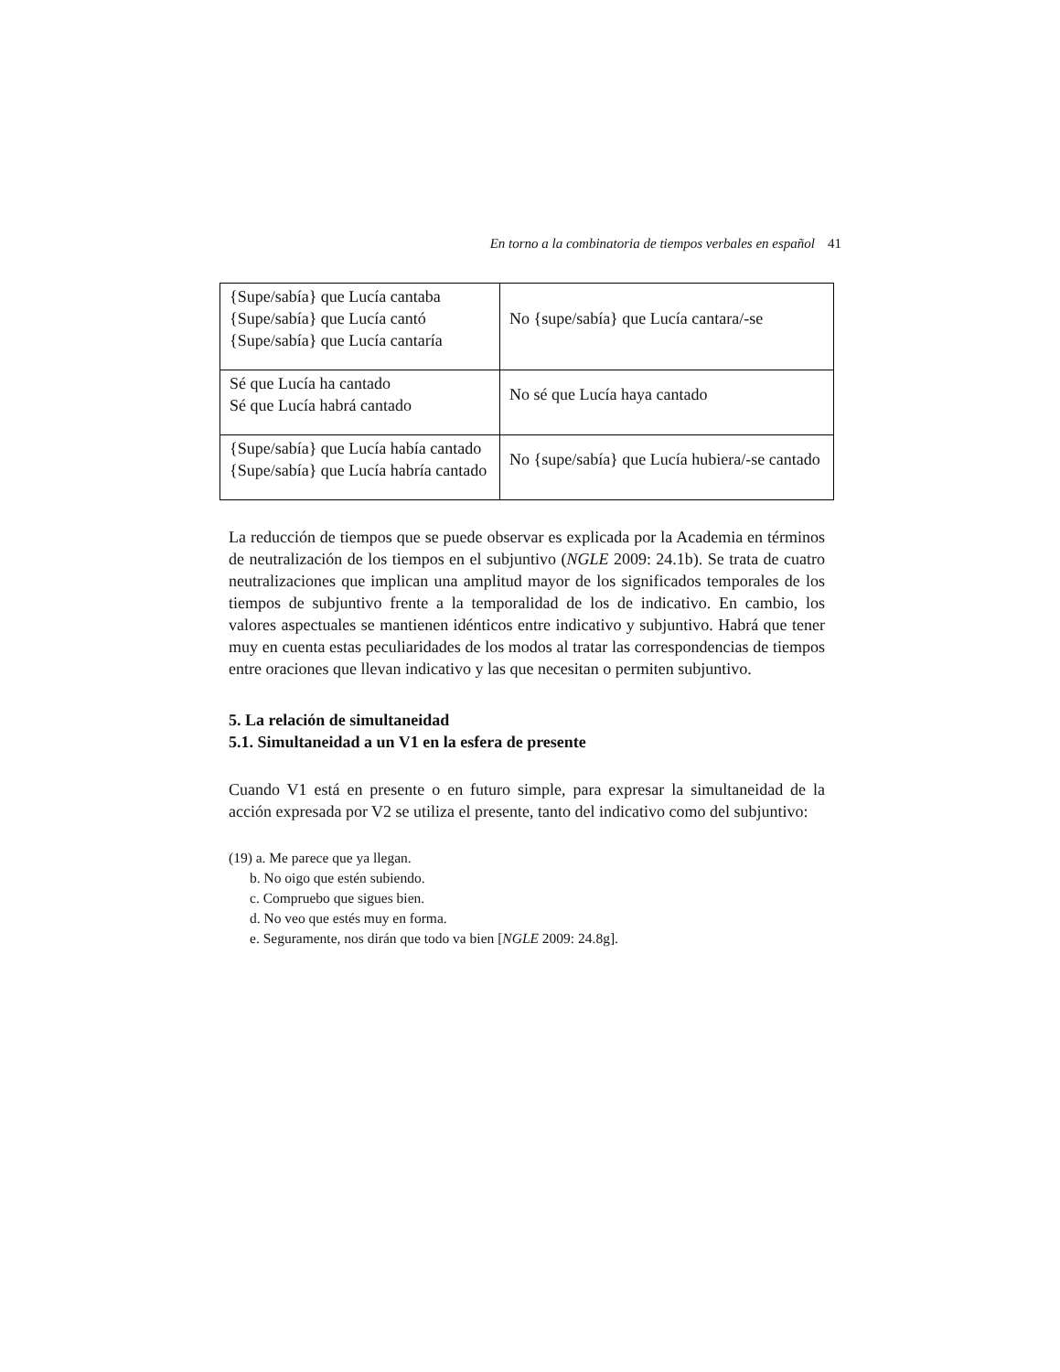En torno a la combinatoria de tiempos verbales en español 41
| {Supe/sabía} que Lucía cantaba {Supe/sabía} que Lucía cantó {Supe/sabía} que Lucía cantaría | No {supe/sabía} que Lucía cantara/-se |
| Sé que Lucía ha cantado Sé que Lucía habrá cantado | No sé que Lucía haya cantado |
| {Supe/sabía} que Lucía había cantado {Supe/sabía} que Lucía habría cantado | No {supe/sabía} que Lucía hubiera/-se cantado |
La reducción de tiempos que se puede observar es explicada por la Academia en términos de neutralización de los tiempos en el subjuntivo (NGLE 2009: 24.1b). Se trata de cuatro neutralizaciones que implican una amplitud mayor de los significados temporales de los tiempos de subjuntivo frente a la temporalidad de los de indicativo. En cambio, los valores aspectuales se mantienen idénticos entre indicativo y subjuntivo. Habrá que tener muy en cuenta estas peculiaridades de los modos al tratar las correspondencias de tiempos entre oraciones que llevan indicativo y las que necesitan o permiten subjuntivo.
5. La relación de simultaneidad
5.1. Simultaneidad a un V1 en la esfera de presente
Cuando V1 está en presente o en futuro simple, para expresar la simultaneidad de la acción expresada por V2 se utiliza el presente, tanto del indicativo como del subjuntivo:
(19) a. Me parece que ya llegan.
b. No oigo que estén subiendo.
c. Compruebo que sigues bien.
d. No veo que estés muy en forma.
e. Seguramente, nos dirán que todo va bien [NGLE 2009: 24.8g].